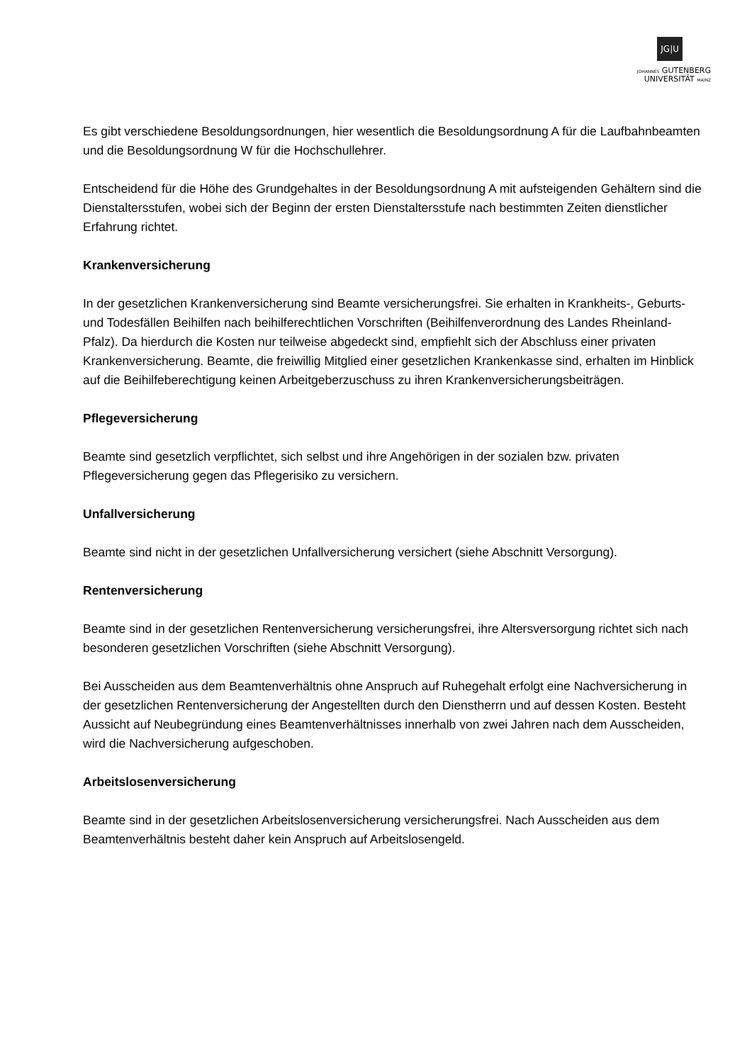JG|U
JOHANNES GUTENBERG
UNIVERSITÄT MAINZ
Es gibt verschiedene Besoldungsordnungen, hier wesentlich die Besoldungsordnung A für die Laufbahnbeamten und die Besoldungsordnung W für die Hochschullehrer.
Entscheidend für die Höhe des Grundgehaltes in der Besoldungsordnung A mit aufsteigenden Gehältern sind die Dienstaltersstufen, wobei sich der Beginn der ersten Dienstaltersstufe nach bestimmten Zeiten dienstlicher Erfahrung richtet.
Krankenversicherung
In der gesetzlichen Krankenversicherung sind Beamte versicherungsfrei. Sie erhalten in Krankheits-, Geburts- und Todesfällen Beihilfen nach beihilferechtlichen Vorschriften (Beihilfenverordnung des Landes Rheinland-Pfalz). Da hierdurch die Kosten nur teilweise abgedeckt sind, empfiehlt sich der Abschluss einer privaten Krankenversicherung. Beamte, die freiwillig Mitglied einer gesetzlichen Krankenkasse sind, erhalten im Hinblick auf die Beihilfeberechtigung keinen Arbeitgeberzuschuss zu ihren Krankenversicherungsbeiträgen.
Pflegeversicherung
Beamte sind gesetzlich verpflichtet, sich selbst und ihre Angehörigen in der sozialen bzw. privaten Pflegeversicherung gegen das Pflegerisiko zu versichern.
Unfallversicherung
Beamte sind nicht in der gesetzlichen Unfallversicherung versichert (siehe Abschnitt Versorgung).
Rentenversicherung
Beamte sind in der gesetzlichen Rentenversicherung versicherungsfrei, ihre Altersversorgung richtet sich nach besonderen gesetzlichen Vorschriften (siehe Abschnitt Versorgung).
Bei Ausscheiden aus dem Beamtenverhältnis ohne Anspruch auf Ruhegehalt erfolgt eine Nachversicherung in der gesetzlichen Rentenversicherung der Angestellten durch den Dienstherrn und auf dessen Kosten. Besteht Aussicht auf Neubegründung eines Beamtenverhältnisses innerhalb von zwei Jahren nach dem Ausscheiden, wird die Nachversicherung aufgeschoben.
Arbeitslosenversicherung
Beamte sind in der gesetzlichen Arbeitslosenversicherung versicherungsfrei. Nach Ausscheiden aus dem Beamtenverhältnis besteht daher kein Anspruch auf Arbeitslosengeld.